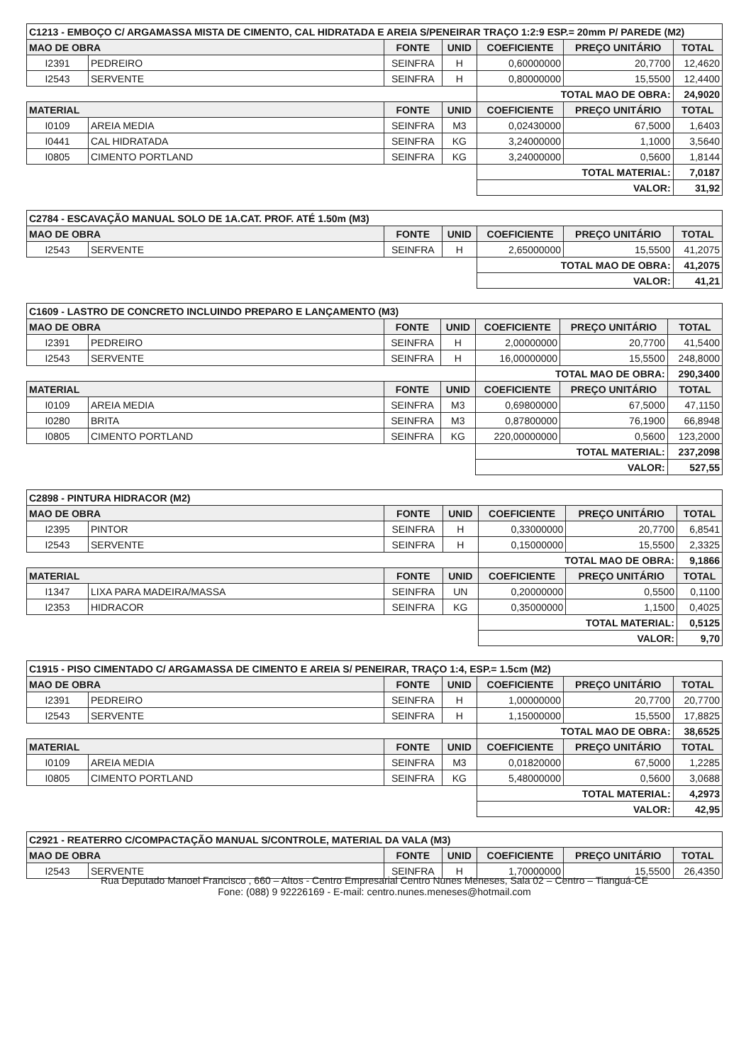| C1213 - EMBOÇO C/ ARGAMASSA MISTA DE CIMENTO, CAL HIDRATADA E AREIA S/PENEIRAR TRAÇO 1:2:9 ESP.= 20mm P/ PAREDE (M2) | | | | | | |
| MAO DE OBRA | | FONTE | UNID | COEFICIENTE | PREÇO UNITÁRIO | TOTAL |
| I2391 | PEDREIRO | SEINFRA | H | 0,60000000 | 20,7700 | 12,4620 |
| I2543 | SERVENTE | SEINFRA | H | 0,80000000 | 15,5500 | 12,4400 |
| | | | | TOTAL MAO DE OBRA: | | 24,9020 |
| MATERIAL | | FONTE | UNID | COEFICIENTE | PREÇO UNITÁRIO | TOTAL |
| I0109 | AREIA MEDIA | SEINFRA | M3 | 0,02430000 | 67,5000 | 1,6403 |
| I0441 | CAL HIDRATADA | SEINFRA | KG | 3,24000000 | 1,1000 | 3,5640 |
| I0805 | CIMENTO PORTLAND | SEINFRA | KG | 3,24000000 | 0,5600 | 1,8144 |
| | | | | TOTAL MATERIAL: | | 7,0187 |
| | | | | VALOR: | | 31,92 |
| C2784 - ESCAVAÇÃO MANUAL SOLO DE 1A.CAT. PROF. ATÉ 1.50m (M3) | | | | | | |
| MAO DE OBRA | | FONTE | UNID | COEFICIENTE | PREÇO UNITÁRIO | TOTAL |
| I2543 | SERVENTE | SEINFRA | H | 2,65000000 | 15,5500 | 41,2075 |
| | | | | TOTAL MAO DE OBRA: | | 41,2075 |
| | | | | VALOR: | | 41,21 |
| C1609 - LASTRO DE CONCRETO INCLUINDO PREPARO E LANÇAMENTO (M3) | | | | | | |
| MAO DE OBRA | | FONTE | UNID | COEFICIENTE | PREÇO UNITÁRIO | TOTAL |
| I2391 | PEDREIRO | SEINFRA | H | 2,00000000 | 20,7700 | 41,5400 |
| I2543 | SERVENTE | SEINFRA | H | 16,00000000 | 15,5500 | 248,8000 |
| | | | | TOTAL MAO DE OBRA: | | 290,3400 |
| MATERIAL | | FONTE | UNID | COEFICIENTE | PREÇO UNITÁRIO | TOTAL |
| I0109 | AREIA MEDIA | SEINFRA | M3 | 0,69800000 | 67,5000 | 47,1150 |
| I0280 | BRITA | SEINFRA | M3 | 0,87800000 | 76,1900 | 66,8948 |
| I0805 | CIMENTO PORTLAND | SEINFRA | KG | 220,00000000 | 0,5600 | 123,2000 |
| | | | | TOTAL MATERIAL: | | 237,2098 |
| | | | | VALOR: | | 527,55 |
| C2898 - PINTURA HIDRACOR (M2) | | | | | | |
| MAO DE OBRA | | FONTE | UNID | COEFICIENTE | PREÇO UNITÁRIO | TOTAL |
| I2395 | PINTOR | SEINFRA | H | 0,33000000 | 20,7700 | 6,8541 |
| I2543 | SERVENTE | SEINFRA | H | 0,15000000 | 15,5500 | 2,3325 |
| | | | | TOTAL MAO DE OBRA: | | 9,1866 |
| MATERIAL | | FONTE | UNID | COEFICIENTE | PREÇO UNITÁRIO | TOTAL |
| I1347 | LIXA PARA MADEIRA/MASSA | SEINFRA | UN | 0,20000000 | 0,5500 | 0,1100 |
| I2353 | HIDRACOR | SEINFRA | KG | 0,35000000 | 1,1500 | 0,4025 |
| | | | | TOTAL MATERIAL: | | 0,5125 |
| | | | | VALOR: | | 9,70 |
| C1915 - PISO CIMENTADO C/ ARGAMASSA DE CIMENTO E AREIA S/ PENEIRAR, TRAÇO 1:4, ESP.= 1.5cm (M2) | | | | | | |
| MAO DE OBRA | | FONTE | UNID | COEFICIENTE | PREÇO UNITÁRIO | TOTAL |
| I2391 | PEDREIRO | SEINFRA | H | 1,00000000 | 20,7700 | 20,7700 |
| I2543 | SERVENTE | SEINFRA | H | 1,15000000 | 15,5500 | 17,8825 |
| | | | | TOTAL MAO DE OBRA: | | 38,6525 |
| MATERIAL | | FONTE | UNID | COEFICIENTE | PREÇO UNITÁRIO | TOTAL |
| I0109 | AREIA MEDIA | SEINFRA | M3 | 0,01820000 | 67,5000 | 1,2285 |
| I0805 | CIMENTO PORTLAND | SEINFRA | KG | 5,48000000 | 0,5600 | 3,0688 |
| | | | | TOTAL MATERIAL: | | 4,2973 |
| | | | | VALOR: | | 42,95 |
| C2921 - REATERRO C/COMPACTAÇÃO MANUAL S/CONTROLE, MATERIAL DA VALA (M3) | | | | | | |
| MAO DE OBRA | | FONTE | UNID | COEFICIENTE | PREÇO UNITÁRIO | TOTAL |
| I2543 | SERVENTE | SEINFRA | H | 1,70000000 | 15,5500 | 26,4350 |
Rua Deputado Manoel Francisco , 660 – Altos - Centro Empresarial Centro Nunes Meneses, Sala 02 – Centro – Tianguá-CE
Fone: (088) 9 92226169 - E-mail: centro.nunes.meneses@hotmail.com